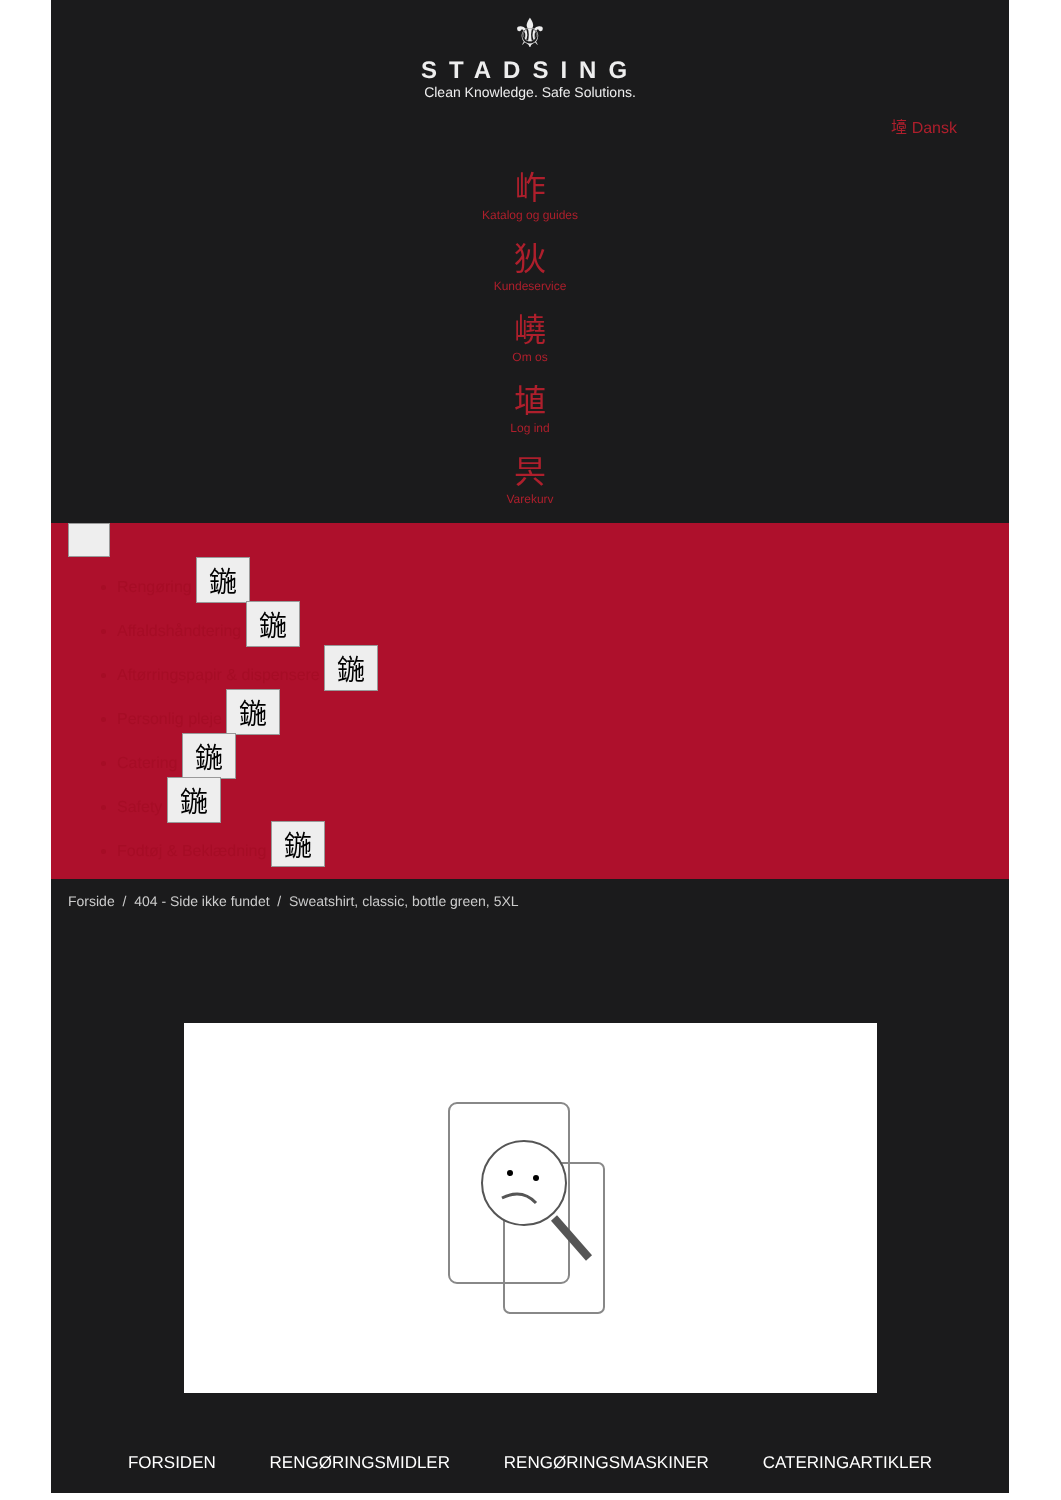⚜
STADSING
Clean Knowledge. Safe Solutions.
㙵 Dansk
岞
Katalog og guides
狄
Kundeservice
嶢
Om os
埴
Log ind
昗
Varekurv
Rengøring 鍦
Affaldshåndtering 鍦
Aftørringspapir & dispensere 鍦
Personlig pleje 鍦
Catering 鍦
Safety 鍦
Fodtøj & Beklædning 鍦
Forside / 404 - Side ikke fundet / Sweatshirt, classic, bottle green, 5XL
FORSIDEN RENGØRINGSMIDLER RENGØRINGSMASKINER CATERINGARTIKLER